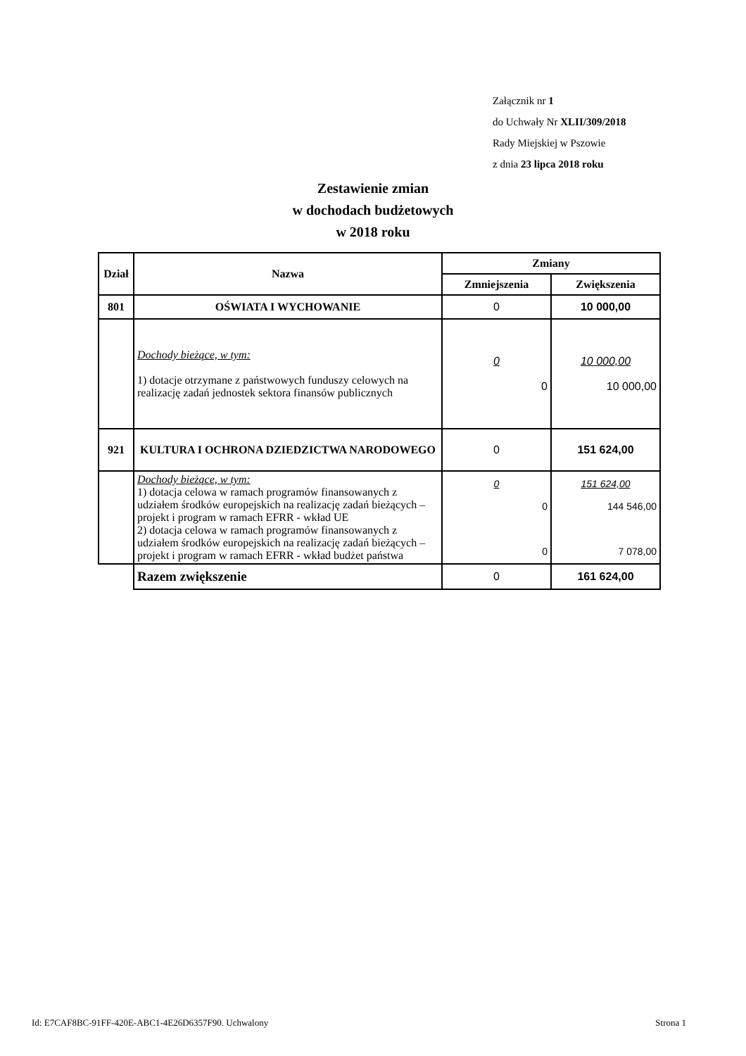Załącznik nr 1
do Uchwały Nr XLII/309/2018
Rady Miejskiej w Pszowie
z dnia 23 lipca 2018 roku
Zestawienie zmian
w dochodach budżetowych
w 2018 roku
| Dział | Nazwa | Zmiany | |
| --- | --- | --- | --- |
| | | Zmniejszenia | Zwiększenia |
| 801 | OŚWIATA I WYCHOWANIE | 0 | 10 000,00 |
| | Dochody bieżące, w tym: 1) dotacje otrzymane z państwowych funduszy celowych na realizację zadań jednostek sektora finansów publicznych | 0 0 | 10 000,00 10 000,00 |
| 921 | KULTURA I OCHRONA DZIEDZICTWA NARODOWEGO | 0 | 151 624,00 |
| | Dochody bieżące, w tym: 1) dotacja celowa w ramach programów finansowanych z udziałem środków europejskich na realizację zadań bieżących – projekt i program w ramach EFRR - wkład UE 2) dotacja celowa w ramach programów finansowanych z udziałem środków europejskich na realizację zadań bieżących – projekt i program w ramach EFRR - wkład budżet państwa | 0 0 0 | 151 624,00 144 546,00 7 078,00 |
| | Razem zwiększenie | 0 | 161 624,00 |
Id: E7CAF8BC-91FF-420E-ABC1-4E26D6357F90. Uchwalony Strona 1